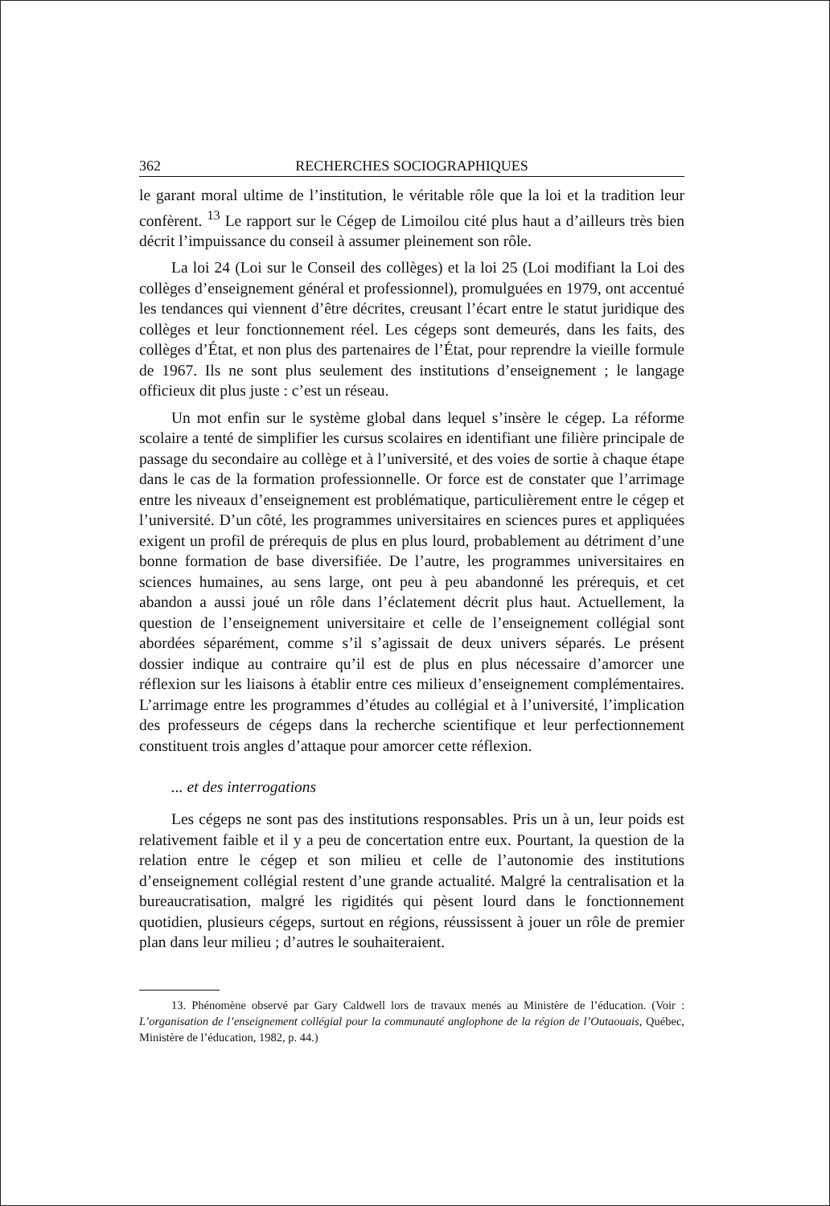362 RECHERCHES SOCIOGRAPHIQUES
le garant moral ultime de l’institution, le véritable rôle que la loi et la tradition leur confèrent. <sup>13</sup> Le rapport sur le Cégep de Limoilou cité plus haut a d’ailleurs très bien décrit l’impuissance du conseil à assumer pleinement son rôle.
La loi 24 (Loi sur le Conseil des collèges) et la loi 25 (Loi modifiant la Loi des collèges d’enseignement général et professionnel), promulguées en 1979, ont accentué les tendances qui viennent d’être décrites, creusant l’écart entre le statut juridique des collèges et leur fonctionnement réel. Les cégeps sont demeurés, dans les faits, des collèges d’État, et non plus des partenaires de l’État, pour reprendre la vieille formule de 1967. Ils ne sont plus seulement des institutions d’enseignement ; le langage officieux dit plus juste : c’est un réseau.
Un mot enfin sur le système global dans lequel s’insère le cégep. La réforme scolaire a tenté de simplifier les cursus scolaires en identifiant une filière principale de passage du secondaire au collège et à l’université, et des voies de sortie à chaque étape dans le cas de la formation professionnelle. Or force est de constater que l’arrimage entre les niveaux d’enseignement est problématique, particulièrement entre le cégep et l’université. D’un côté, les programmes universitaires en sciences pures et appliquées exigent un profil de prérequis de plus en plus lourd, probablement au détriment d’une bonne formation de base diversifiée. De l’autre, les programmes universitaires en sciences humaines, au sens large, ont peu à peu abandonné les prérequis, et cet abandon a aussi joué un rôle dans l’éclatement décrit plus haut. Actuellement, la question de l’enseignement universitaire et celle de l’enseignement collégial sont abordées séparément, comme s’il s’agissait de deux univers séparés. Le présent dossier indique au contraire qu’il est de plus en plus nécessaire d’amorcer une réflexion sur les liaisons à établir entre ces milieux d’enseignement complémentaires. L’arrimage entre les programmes d’études au collégial et à l’université, l’implication des professeurs de cégeps dans la recherche scientifique et leur perfectionnement constituent trois angles d’attaque pour amorcer cette réflexion.
... et des interrogations
Les cégeps ne sont pas des institutions responsables. Pris un à un, leur poids est relativement faible et il y a peu de concertation entre eux. Pourtant, la question de la relation entre le cégep et son milieu et celle de l’autonomie des institutions d’enseignement collégial restent d’une grande actualité. Malgré la centralisation et la bureaucratisation, malgré les rigidités qui pèsent lourd dans le fonctionnement quotidien, plusieurs cégeps, surtout en régions, réussissent à jouer un rôle de premier plan dans leur milieu ; d’autres le souhaiteraient.
13. Phénomène observé par Gary Caldwell lors de travaux menés au Ministère de l’éducation. (Voir : L’organisation de l’enseignement collégial pour la communauté anglophone de la région de l’Outaouais, Québec, Ministère de l’éducation, 1982, p. 44.)